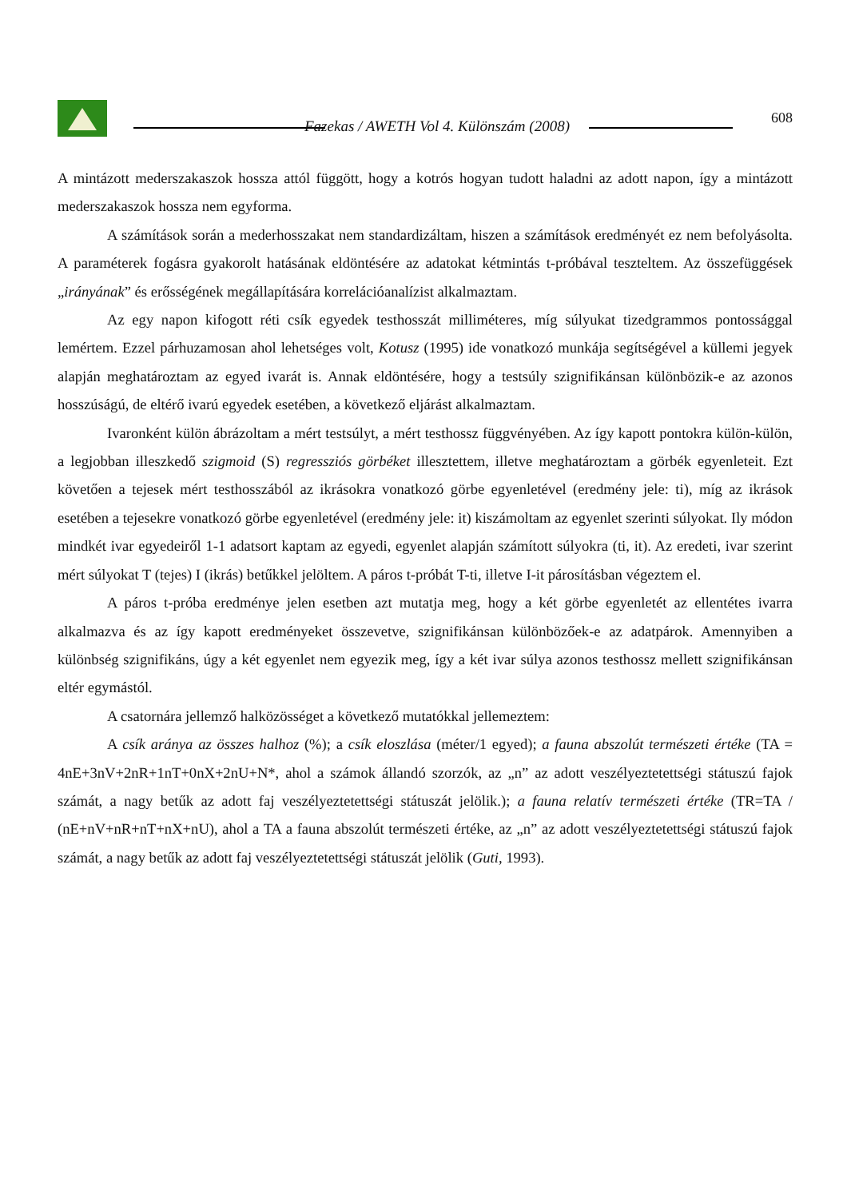Fazekas / AWETH Vol 4. Különszám (2008)
608
A mintázott mederszakaszok hossza attól függött, hogy a kotrós hogyan tudott haladni az adott napon, így a mintázott mederszakaszok hossza nem egyforma.
A számítások során a mederhosszakat nem standardizáltam, hiszen a számítások eredményét ez nem befolyásolta. A paraméterek fogásra gyakorolt hatásának eldöntésére az adatokat kétmintás t-próbával teszteltem. Az összefüggések „irányának” és erősségének megállapítására korrelációanalízist alkalmaztam.
Az egy napon kifogott réti csík egyedek testhosszát milliméteres, míg súlyukat tizedgrammos pontossággal lemértem. Ezzel párhuzamosan ahol lehetséges volt, Kotusz (1995) ide vonatkozó munkája segítségével a küllemi jegyek alapján meghatároztam az egyed ivarát is. Annak eldöntésére, hogy a testsúly szignifikánsan különbözik-e az azonos hosszúságú, de eltérő ivarú egyedek esetében, a következő eljárást alkalmaztam.
Ivaronként külön ábrázoltam a mért testsúlyt, a mért testhossz függvényében. Az így kapott pontokra külön-külön, a legjobban illeszkedő szigmoid (S) regressziós görbéket illesztettem, illetve meghatároztam a görbék egyenleteit. Ezt követően a tejesek mért testhosszából az ikrásokra vonatkozó görbe egyenletével (eredmény jele: ti), míg az ikrások esetében a tejesekre vonatkozó görbe egyenletével (eredmény jele: it) kiszámoltam az egyenlet szerinti súlyokat. Ily módon mindkét ivar egyedeiről 1-1 adatsort kaptam az egyedi, egyenlet alapján számított súlyokra (ti, it). Az eredeti, ivar szerint mért súlyokat T (tejes) I (ikrás) betűkkel jelöltem. A páros t-próbát T-ti, illetve I-it párosításban végeztem el.
A páros t-próba eredménye jelen esetben azt mutatja meg, hogy a két görbe egyenletét az ellentétes ivarra alkalmazva és az így kapott eredményeket összevetve, szignifikánsan különbözőek-e az adatpárok. Amennyiben a különbség szignifikáns, úgy a két egyenlet nem egyezik meg, így a két ivar súlya azonos testhossz mellett szignifikánsan eltér egymástól.
A csatornára jellemző halközösséget a következő mutatókkal jellemeztem:
A csík aránya az összes halhoz (%); a csík eloszlása (méter/1 egyed); a fauna abszolút természeti értéke (TA = 4nE+3nV+2nR+1nT+0nX+2nU+N*, ahol a számok állandó szorzók, az „n” az adott veszélyeztetettségi státuszú fajok számát, a nagy betűk az adott faj veszélyeztetettségi státuszát jelölik.); a fauna relatív természeti értéke (TR=TA / (nE+nV+nR+nT+nX+nU), ahol a TA a fauna abszolút természeti értéke, az „n” az adott veszélyeztetettségi státuszú fajok számát, a nagy betűk az adott faj veszélyeztetettségi státuszát jelölik (Guti, 1993).